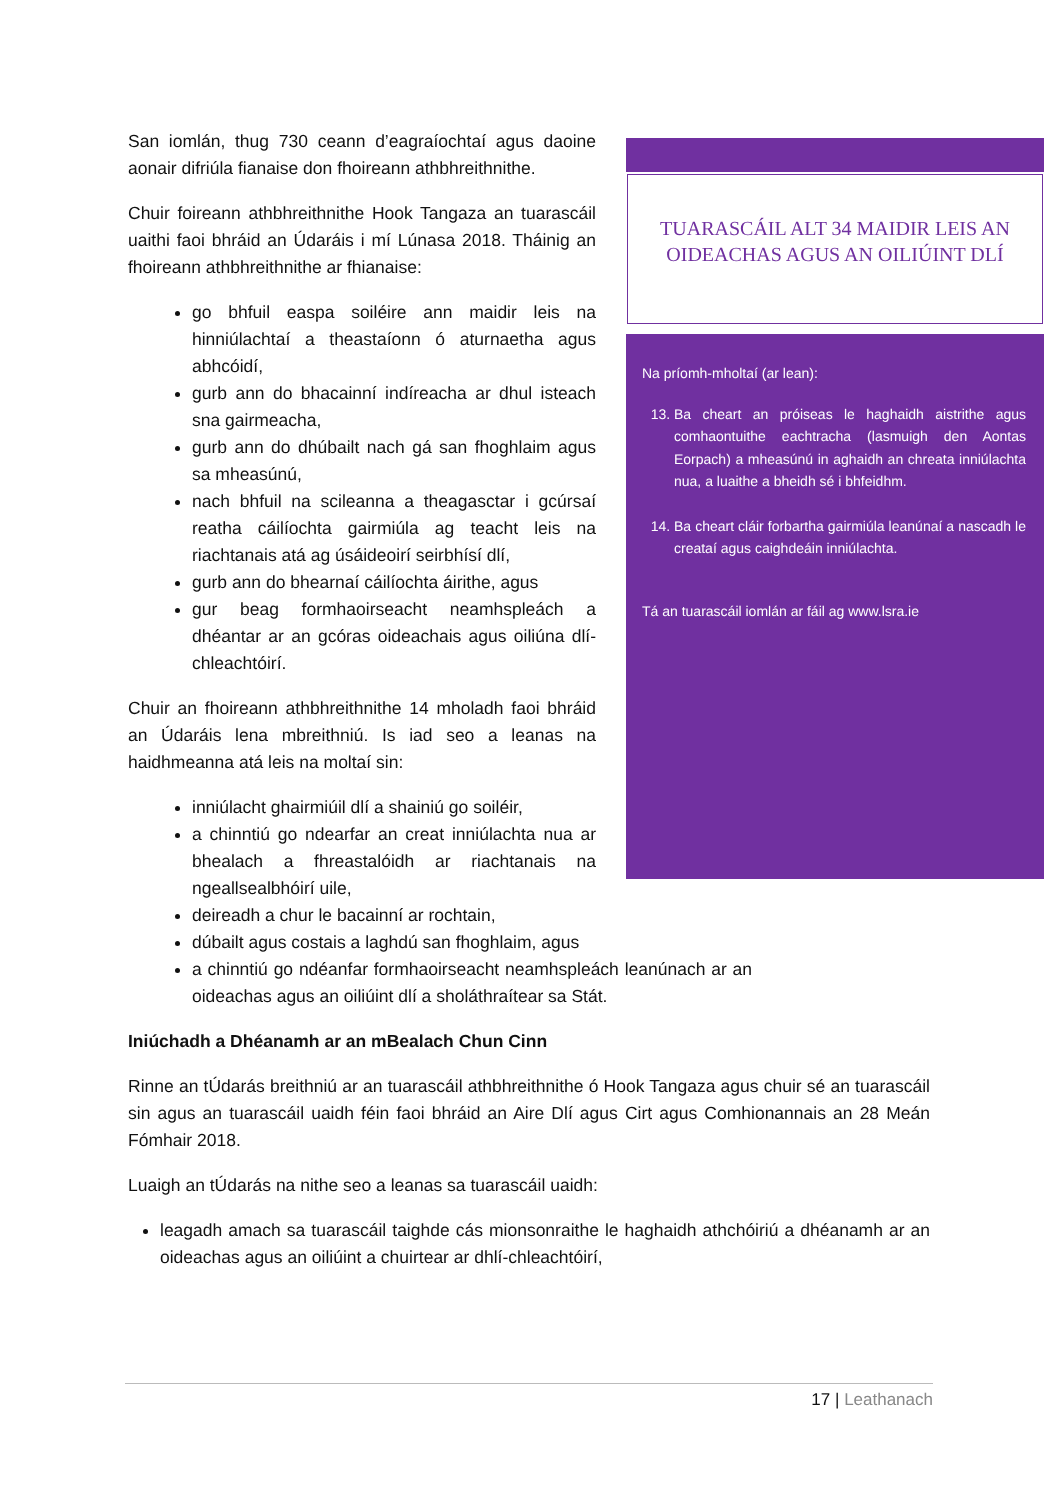TUARASCÁIL ALT 34 MAIDIR LEIS AN OIDEACHAS AGUS AN OILIÚINT DLÍ
Na príomh-mholtaí (ar lean):
13. Ba cheart an próiseas le haghaidh aistrithe agus comhaontuithe eachtracha (lasmuigh den Aontas Eorpach) a mheasúnú in aghaidh an chreata inniúlachta nua, a luaithe a bheidh sé i bhfeidhm.
14. Ba cheart cláir forbartha gairmiúla leanúnaí a nascadh le creataí agus caighdeáin inniúlachta.
Tá an tuarascáil iomlán ar fáil ag www.lsra.ie
San iomlán, thug 730 ceann d’eagraíochtaí agus daoine aonair difriúla fianaise don fhoireann athbhreithnithe.
Chuir foireann athbhreithnithe Hook Tangaza an tuarascáil uaithi faoi bhráid an Údaráis i mí Lúnasa 2018. Tháinig an fhoireann athbhreithnithe ar fhianaise:
go bhfuil easpa soiléire ann maidir leis na hinniúlachtaí a theastaíonn ó aturnaetha agus abhcóidí,
gurb ann do bhacainní indíreacha ar dhul isteach sna gairmeacha,
gurb ann do dhúbailt nach gá san fhoghlaim agus sa mheasúnú,
nach bhfuil na scileanna a theagasctar i gcúrsaí reatha cáilíochta gairmiúla ag teacht leis na riachtanais atá ag úsáideoirí seirbhísí dlí,
gurb ann do bhearnaí cáilíochta áirithe, agus
gur beag formhaoirseacht neamhspleách a dhéantar ar an gcóras oideachais agus oiliúna dlí-chleachtóirí.
Chuir an fhoireann athbhreithnithe 14 mholadh faoi bhráid an Údaráis lena mbreithniú. Is iad seo a leanas na haidhmeanna atá leis na moltaí sin:
inniúlacht ghairmiúil dlí a shainiú go soiléir,
a chinntiú go ndearfar an creat inniúlachta nua ar bhealach a fhreastalóidh ar riachtanais na ngeallsealbhóirí uile,
deireadh a chur le bacainní ar rochtain,
dúbailt agus costais a laghdú san fhoghlaim, agus
a chinntiú go ndéanfar formhaoirseacht neamhspleách leanúnach ar an oideachas agus an oiliúint dlí a sholáthraítear sa Stát.
Iniúchadh a Dhéanamh ar an mBealach Chun Cinn
Rinne an tÚdarás breithniú ar an tuarascáil athbhreithnithe ó Hook Tangaza agus chuir sé an tuarascáil sin agus an tuarascáil uaidh féin faoi bhráid an Aire Dlí agus Cirt agus Comhionannais an 28 Meán Fómhair 2018.
Luaigh an tÚdarás na nithe seo a leanas sa tuarascáil uaidh:
leagadh amach sa tuarascáil taighde cás mionsonraithe le haghaidh athchóiriú a dhéanamh ar an oideachas agus an oiliúint a chuirtear ar dhlí-chleachtóirí,
17 | Leathanach